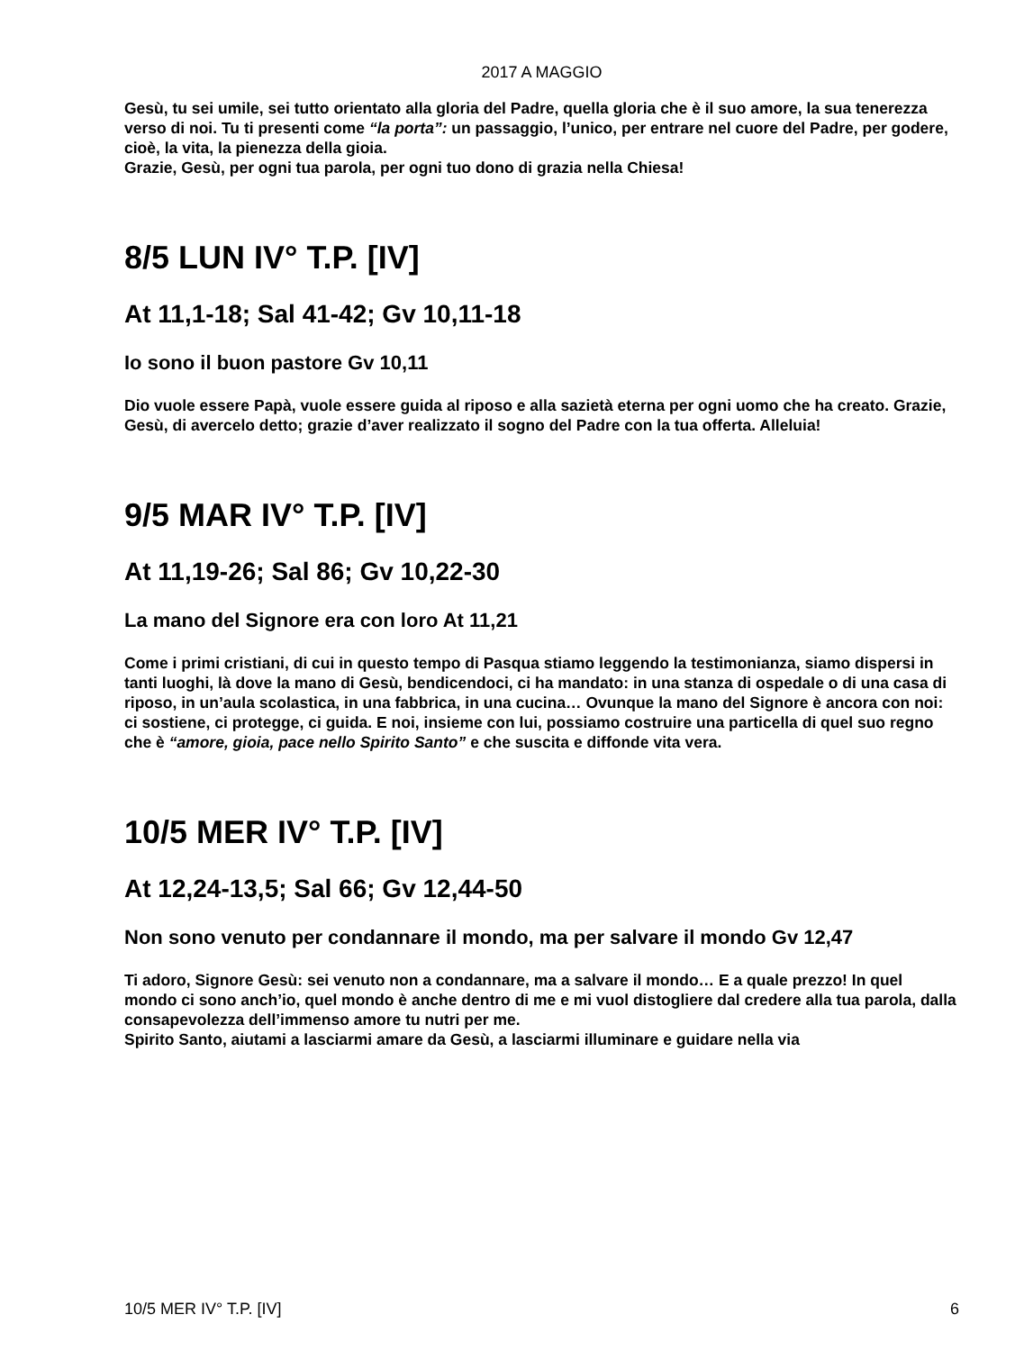2017 A MAGGIO
Gesù, tu sei umile, sei tutto orientato alla gloria del Padre, quella gloria che è il suo amore, la sua tenerezza verso di noi. Tu ti presenti come “la porta”: un passaggio, l’unico, per entrare nel cuore del Padre, per godere, cioè, la vita, la pienezza della gioia.
Grazie, Gesù, per ogni tua parola, per ogni tuo dono di grazia nella Chiesa!
8/5 LUN IV° T.P. [IV]
At 11,1-18; Sal 41-42; Gv 10,11-18
Io sono il buon pastore Gv 10,11
Dio vuole essere Papà, vuole essere guida al riposo e alla sazietà eterna per ogni uomo che ha creato. Grazie, Gesù, di avercelo detto; grazie d’aver realizzato il sogno del Padre con la tua offerta. Alleluia!
9/5 MAR IV° T.P. [IV]
At 11,19-26; Sal 86; Gv 10,22-30
La mano del Signore era con loro At 11,21
Come i primi cristiani, di cui in questo tempo di Pasqua stiamo leggendo la testimonianza, siamo dispersi in tanti luoghi, là dove la mano di Gesù, bendicendoci, ci ha mandato: in una stanza di ospedale o di una casa di riposo, in un’aula scolastica, in una fabbrica, in una cucina… Ovunque la mano del Signore è ancora con noi: ci sostiene, ci protegge, ci guida. E noi, insieme con lui, possiamo costruire una particella di quel suo regno che è “amore, gioia, pace nello Spirito Santo” e che suscita e diffonde vita vera.
10/5 MER IV° T.P. [IV]
At 12,24-13,5; Sal 66; Gv 12,44-50
Non sono venuto per condannare il mondo, ma per salvare il mondo Gv 12,47
Ti adoro, Signore Gesù: sei venuto non a condannare, ma a salvare il mondo… E a quale prezzo! In quel mondo ci sono anch’io, quel mondo è anche dentro di me e mi vuol distogliere dal credere alla tua parola, dalla consapevolezza dell’immenso amore tu nutri per me.
Spirito Santo, aiutami a lasciarmi amare da Gesù, a lasciarmi illuminare e guidare nella via
10/5 MER IV° T.P. [IV] 6